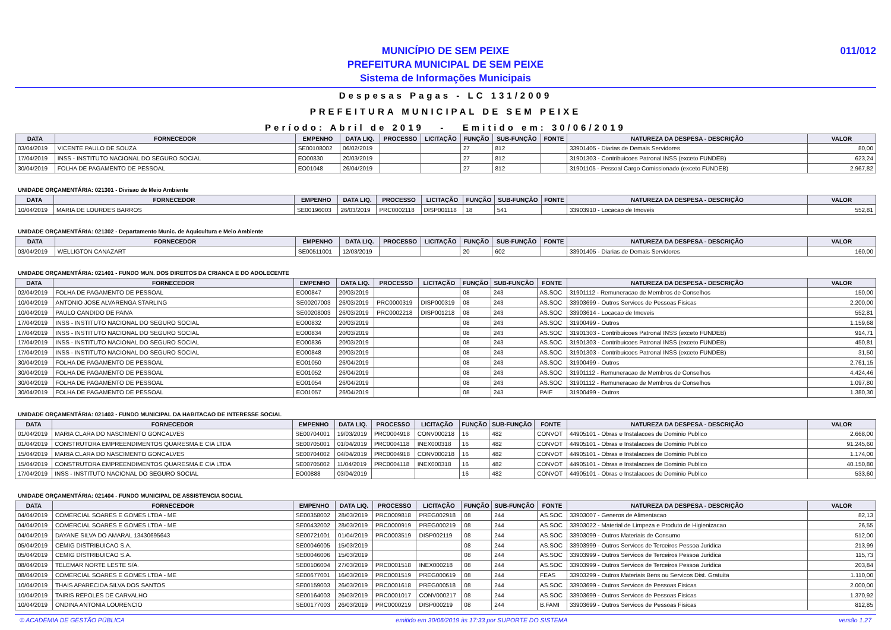MUNICÍPIO DE SEM PEIXE
PREFEITURA MUNICIPAL DE SEM PEIXE
Sistema de Informações Municipais
011/012
Despesas Pagas - LC 131/2009
PREFEITURA MUNICIPAL DE SEM PEIXE
Período: Abril de 2019 - Emitido em: 30/06/2019
| DATA | FORNECEDOR | EMPENHO | DATA LIQ. | PROCESSO | LICITAÇÃO | FUNÇÃO | SUB-FUNÇÃO | FONTE | NATUREZA DA DESPESA - DESCRIÇÃO | VALOR |
| --- | --- | --- | --- | --- | --- | --- | --- | --- | --- | --- |
| 03/04/2019 | VICENTE PAULO DE SOUZA | SE00108002 | 06/02/2019 | | | 27 | 812 | | 33901405 - Diarias de Demais Servidores | 80,00 |
| 17/04/2019 | INSS - INSTITUTO NACIONAL DO SEGURO SOCIAL | EO00830 | 20/03/2019 | | | 27 | 812 | | 31901303 - Contribuicoes Patronal INSS (exceto FUNDEB) | 623,24 |
| 30/04/2019 | FOLHA DE PAGAMENTO DE PESSOAL | EO01048 | 26/04/2019 | | | 27 | 812 | | 31901105 - Pessoal Cargo Comissionado (exceto FUNDEB) | 2.967,82 |
UNIDADE ORÇAMENTÁRIA: 021301 - Divisao de Meio Ambiente
| DATA | FORNECEDOR | EMPENHO | DATA LIQ. | PROCESSO | LICITAÇÃO | FUNÇÃO | SUB-FUNÇÃO | FONTE | NATUREZA DA DESPESA - DESCRIÇÃO | VALOR |
| --- | --- | --- | --- | --- | --- | --- | --- | --- | --- | --- |
| 10/04/2019 | MARIA DE LOURDES BARROS | SE00196003 | 26/03/2019 | PRC0002118 | DISP001118 | 18 | 541 | | 33903910 - Locacao de Imoveis | 552,81 |
UNIDADE ORÇAMENTÁRIA: 021302 - Departamento Munic. de Aquicultura e Meio Ambiente
| DATA | FORNECEDOR | EMPENHO | DATA LIQ. | PROCESSO | LICITAÇÃO | FUNÇÃO | SUB-FUNÇÃO | FONTE | NATUREZA DA DESPESA - DESCRIÇÃO | VALOR |
| --- | --- | --- | --- | --- | --- | --- | --- | --- | --- | --- |
| 03/04/2019 | WELLIGTON CANAZART | SE00511001 | 12/03/2019 | | | 20 | 602 | | 33901405 - Diarias de Demais Servidores | 160,00 |
UNIDADE ORÇAMENTÁRIA: 021401 - FUNDO MUN. DOS DIREITOS DA CRIANCA E DO ADOLECENTE
| DATA | FORNECEDOR | EMPENHO | DATA LIQ. | PROCESSO | LICITAÇÃO | FUNÇÃO | SUB-FUNÇÃO | FONTE | NATUREZA DA DESPESA - DESCRIÇÃO | VALOR |
| --- | --- | --- | --- | --- | --- | --- | --- | --- | --- | --- |
| 02/04/2019 | FOLHA DE PAGAMENTO DE PESSOAL | EO00847 | 20/03/2019 | | | 08 | 243 | AS.SOC | 31901112 - Remuneracao de Membros de Conselhos | 150,00 |
| 10/04/2019 | ANTONIO JOSE ALVARENGA STARLING | SE00207003 | 26/03/2019 | PRC0000319 | DISP000319 | 08 | 243 | AS.SOC | 33903699 - Outros Servicos de Pessoas Fisicas | 2.200,00 |
| 10/04/2019 | PAULO CANDIDO DE PAIVA | SE00208003 | 26/03/2019 | PRC0002218 | DISP001218 | 08 | 243 | AS.SOC | 33903614 - Locacao de Imoveis | 552,81 |
| 17/04/2019 | INSS - INSTITUTO NACIONAL DO SEGURO SOCIAL | EO00832 | 20/03/2019 | | | 08 | 243 | AS.SOC | 31900499 - Outros | 1.159,68 |
| 17/04/2019 | INSS - INSTITUTO NACIONAL DO SEGURO SOCIAL | EO00834 | 20/03/2019 | | | 08 | 243 | AS.SOC | 31901303 - Contribuicoes Patronal INSS (exceto FUNDEB) | 914,71 |
| 17/04/2019 | INSS - INSTITUTO NACIONAL DO SEGURO SOCIAL | EO00836 | 20/03/2019 | | | 08 | 243 | AS.SOC | 31901303 - Contribuicoes Patronal INSS (exceto FUNDEB) | 450,81 |
| 17/04/2019 | INSS - INSTITUTO NACIONAL DO SEGURO SOCIAL | EO00848 | 20/03/2019 | | | 08 | 243 | AS.SOC | 31901303 - Contribuicoes Patronal INSS (exceto FUNDEB) | 31,50 |
| 30/04/2019 | FOLHA DE PAGAMENTO DE PESSOAL | EO01050 | 26/04/2019 | | | 08 | 243 | AS.SOC | 31900499 - Outros | 2.761,15 |
| 30/04/2019 | FOLHA DE PAGAMENTO DE PESSOAL | EO01052 | 26/04/2019 | | | 08 | 243 | AS.SOC | 31901112 - Remuneracao de Membros de Conselhos | 4.424,46 |
| 30/04/2019 | FOLHA DE PAGAMENTO DE PESSOAL | EO01054 | 26/04/2019 | | | 08 | 243 | AS.SOC | 31901112 - Remuneracao de Membros de Conselhos | 1.097,80 |
| 30/04/2019 | FOLHA DE PAGAMENTO DE PESSOAL | EO01057 | 26/04/2019 | | | 08 | 243 | PAIF | 31900499 - Outros | 1.380,30 |
UNIDADE ORÇAMENTÁRIA: 021403 - FUNDO MUNICIPAL DA HABITACAO DE INTERESSE SOCIAL
| DATA | FORNECEDOR | EMPENHO | DATA LIQ. | PROCESSO | LICITAÇÃO | FUNÇÃO | SUB-FUNÇÃO | FONTE | NATUREZA DA DESPESA - DESCRIÇÃO | VALOR |
| --- | --- | --- | --- | --- | --- | --- | --- | --- | --- | --- |
| 01/04/2019 | MARIA CLARA DO NASCIMENTO GONCALVES | SE00704001 | 19/03/2019 | PRC0004918 | CONV000218 | 16 | 482 | CONVOT | 44905101 - Obras e Instalacoes de Dominio Publico | 2.668,00 |
| 01/04/2019 | CONSTRUTORA EMPREENDIMENTOS QUARESMA E CIA LTDA | SE00705001 | 01/04/2019 | PRC0004118 | INEX000318 | 16 | 482 | CONVOT | 44905101 - Obras e Instalacoes de Dominio Publico | 91.245,60 |
| 15/04/2019 | MARIA CLARA DO NASCIMENTO GONCALVES | SE00704002 | 04/04/2019 | PRC0004918 | CONV000218 | 16 | 482 | CONVOT | 44905101 - Obras e Instalacoes de Dominio Publico | 1.174,00 |
| 15/04/2019 | CONSTRUTORA EMPREENDIMENTOS QUARESMA E CIA LTDA | SE00705002 | 11/04/2019 | PRC0004118 | INEX000318 | 16 | 482 | CONVOT | 44905101 - Obras e Instalacoes de Dominio Publico | 40.150,80 |
| 17/04/2019 | INSS - INSTITUTO NACIONAL DO SEGURO SOCIAL | EO00888 | 03/04/2019 | | | 16 | 482 | CONVOT | 44905101 - Obras e Instalacoes de Dominio Publico | 533,60 |
UNIDADE ORÇAMENTÁRIA: 021404 - FUNDO MUNICIPAL DE ASSISTENCIA SOCIAL
| DATA | FORNECEDOR | EMPENHO | DATA LIQ. | PROCESSO | LICITAÇÃO | FUNÇÃO | SUB-FUNÇÃO | FONTE | NATUREZA DA DESPESA - DESCRIÇÃO | VALOR |
| --- | --- | --- | --- | --- | --- | --- | --- | --- | --- | --- |
| 04/04/2019 | COMERCIAL SOARES E GOMES LTDA - ME | SE00358002 | 28/03/2019 | PRC0009818 | PREG002918 | 08 | 244 | AS.SOC | 33903007 - Generos de Alimentacao | 82,13 |
| 04/04/2019 | COMERCIAL SOARES E GOMES LTDA - ME | SE00432002 | 28/03/2019 | PRC0000919 | PREG000219 | 08 | 244 | AS.SOC | 33903022 - Material de Limpeza e Produto de Higienizacao | 26,55 |
| 04/04/2019 | DAYANE SILVA DO AMARAL 13430695643 | SE00721001 | 01/04/2019 | PRC0003519 | DISP002119 | 08 | 244 | AS.SOC | 33903099 - Outros Materiais de Consumo | 512,00 |
| 05/04/2019 | CEMIG DISTRIBUICAO S.A. | SE00046005 | 15/03/2019 | | | 08 | 244 | AS.SOC | 33903999 - Outros Servicos de Terceiros Pessoa Juridica | 213,99 |
| 05/04/2019 | CEMIG DISTRIBUICAO S.A. | SE00046006 | 15/03/2019 | | | 08 | 244 | AS.SOC | 33903999 - Outros Servicos de Terceiros Pessoa Juridica | 115,73 |
| 08/04/2019 | TELEMAR NORTE LESTE S/A. | SE00106004 | 27/03/2019 | PRC0001518 | INEX000218 | 08 | 244 | AS.SOC | 33903999 - Outros Servicos de Terceiros Pessoa Juridica | 203,84 |
| 08/04/2019 | COMERCIAL SOARES E GOMES LTDA - ME | SE00677001 | 16/03/2019 | PRC0001519 | PREG000619 | 08 | 244 | FEAS | 33903299 - Outros Materiais Bens ou Servicos Dist. Gratuita | 1.110,00 |
| 10/04/2019 | THAIS APARECIDA SILVA DOS SANTOS | SE00159003 | 26/03/2019 | PRC0001618 | PREG000518 | 08 | 244 | AS.SOC | 33903699 - Outros Servicos de Pessoas Fisicas | 2.000,00 |
| 10/04/2019 | TAIRIS REPOLES DE CARVALHO | SE00164003 | 26/03/2019 | PRC0001017 | CONV000217 | 08 | 244 | AS.SOC | 33903699 - Outros Servicos de Pessoas Fisicas | 1.370,92 |
| 10/04/2019 | ONDINA ANTONIA LOURENCIO | SE00177003 | 26/03/2019 | PRC0000219 | DISP000219 | 08 | 244 | B.FAMI | 33903699 - Outros Servicos de Pessoas Fisicas | 812,85 |
© ACADEMIA DE GESTÃO PÚBLICA emitido em 30/06/2019 às 17:33 por SUPORTE DO SISTEMA versão 1.27